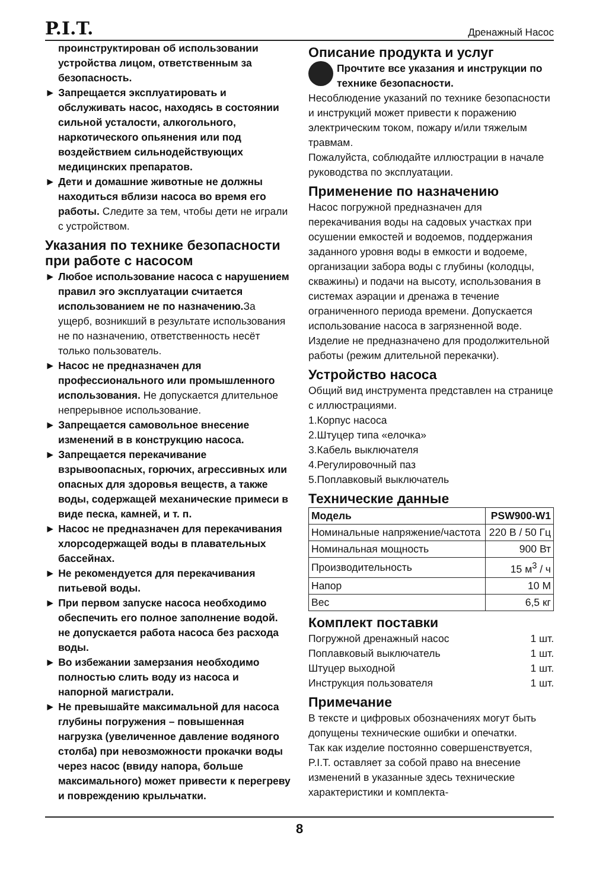P.I.T. Дренажный Насос
проинструктирован об использовании устройства лицом, ответственным за безопасность.
► Запрещается эксплуатировать и обслуживать насос, находясь в состоянии сильной усталости, алкогольного, наркотического опьянения или под воздействием сильнодействующих медицинских препаратов.
► Дети и домашние животные не должны находиться вблизи насоса во время его работы. Следите за тем, чтобы дети не играли с устройством.
Указания по технике безопасности при работе с насосом
► Любое использование насоса с нарушением правил эго эксплуатации считается использованием не по назначению. За ущерб, возникший в результате использования не по назначению, ответственность несёт только пользователь.
► Насос не предназначен для профессионального или промышленного использования. Не допускается длительное непрерывное использование.
► Запрещается самовольное внесение изменений в в конструкцию насоса.
► Запрещается перекачивание взрывоопасных, горючих, агрессивных или опасных для здоровья веществ, а также воды, содержащей механические примеси в виде песка, камней, и т. п.
► Насос не предназначен для перекачивания хлорсодержащей воды в плавательных бассейнах.
► Не рекомендуется для перекачивания питьевой воды.
► При первом запуске насоса необходимо обеспечить его полное заполнение водой. не допускается работа насоса без расхода воды.
► Во избежании замерзания необходимо полностью слить воду из насоса и напорной магистрали.
► Не превышайте максимальной для насоса глубины погружения – повышенная нагрузка (увеличенное давление водяного столба) при невозможности прокачки воды через насос (ввиду напора, больше максимального) может привести к перегреву и повреждению крыльчатки.
Описание продукта и услуг
Прочтите все указания и инструкции по технике безопасности.
Несоблюдение указаний по технике безопасности и инструкций может привести к поражению электрическим током, пожару и/или тяжелым травмам.
Пожалуйста, соблюдайте иллюстрации в начале руководства по эксплуатации.
Применение по назначению
Насос погружной предназначен для перекачивания воды на садовых участках при осушении емкостей и водоемов, поддержания заданного уровня воды в емкости и водоеме, организации забора воды с глубины (колодцы, скважины) и подачи на высоту, использования в системах аэрации и дренажа в течение ограниченного периода времени. Допускается использование насоса в загрязненной воде.
Изделие не предназначено для продолжительной работы (режим длительной перекачки).
Устройство насоса
Общий вид инструмента представлен на странице с иллюстрациями.
1.Корпус насоса
2.Штуцер типа «елочка»
3.Кабель выключателя
4.Регулировочный паз
5.Поплавковый выключатель
Технические данные
| Модель | PSW900-W1 |
| --- | --- |
| Номинальные напряжение/частота | 220 В / 50 Гц |
| Номинальная мощность | 900 Вт |
| Производительность | 15 м<sup>3</sup> / ч |
| Напор | 10 М |
| Вес | 6,5 кг |
Комплект поставки
| Погружной дренажный насос | 1 шт. |
| Поплавковый выключатель | 1 шт. |
| Штуцер выходной | 1 шт. |
| Инструкция пользователя | 1 шт. |
Примечание
В тексте и цифровых обозначениях могут быть допущены технические ошибки и опечатки.
Так как изделие постоянно совершенствуется, P.I.T. оставляет за собой право на внесение изменений в указанные здесь технические характеристики и комплекта-
8